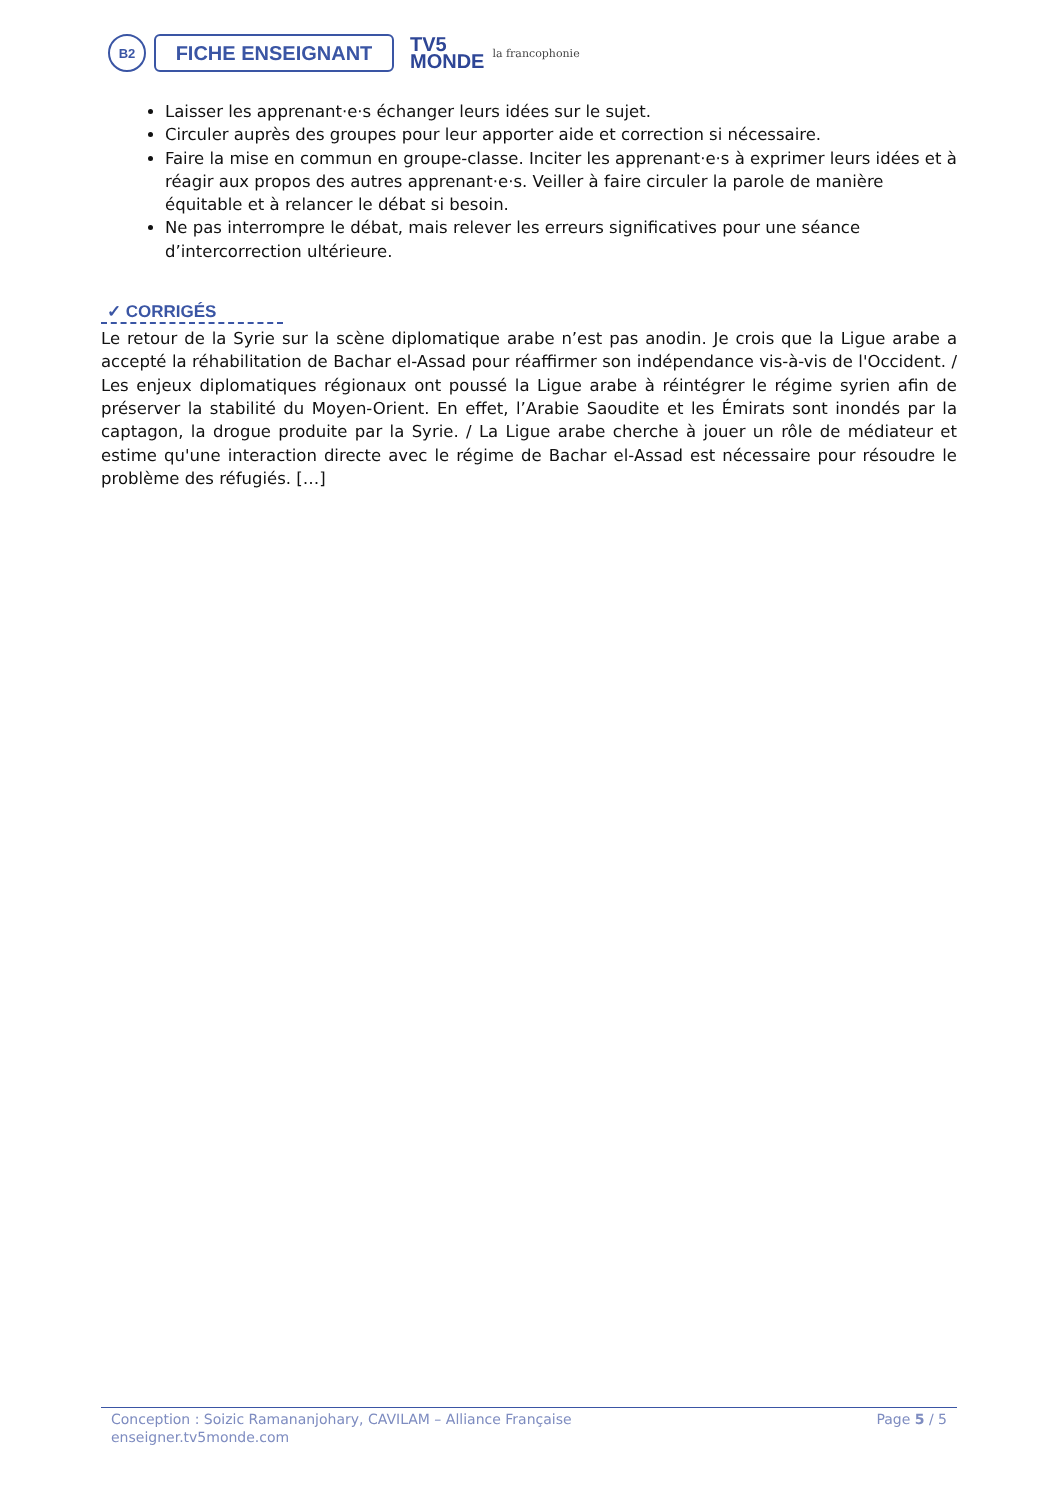B2
FICHE ENSEIGNANT
TV5
MONDE
la francophonie
Laisser les apprenant·e·s échanger leurs idées sur le sujet.
Circuler auprès des groupes pour leur apporter aide et correction si nécessaire.
Faire la mise en commun en groupe-classe. Inciter les apprenant·e·s à exprimer leurs idées et à réagir aux propos des autres apprenant·e·s. Veiller à faire circuler la parole de manière équitable et à relancer le débat si besoin.
Ne pas interrompre le débat, mais relever les erreurs significatives pour une séance d’intercorrection ultérieure.
✓ CORRIGÉS
Le retour de la Syrie sur la scène diplomatique arabe n’est pas anodin. Je crois que la Ligue arabe a accepté la réhabilitation de Bachar el-Assad pour réaffirmer son indépendance vis-à-vis de l'Occident. / Les enjeux diplomatiques régionaux ont poussé la Ligue arabe à réintégrer le régime syrien afin de préserver la stabilité du Moyen-Orient. En effet, l’Arabie Saoudite et les Émirats sont inondés par la captagon, la drogue produite par la Syrie. / La Ligue arabe cherche à jouer un rôle de médiateur et estime qu'une interaction directe avec le régime de Bachar el-Assad est nécessaire pour résoudre le problème des réfugiés. […]
Conception : Soizic Ramananjohary, CAVILAM – Alliance Française
enseigner.tv5monde.com
Page 5 / 5